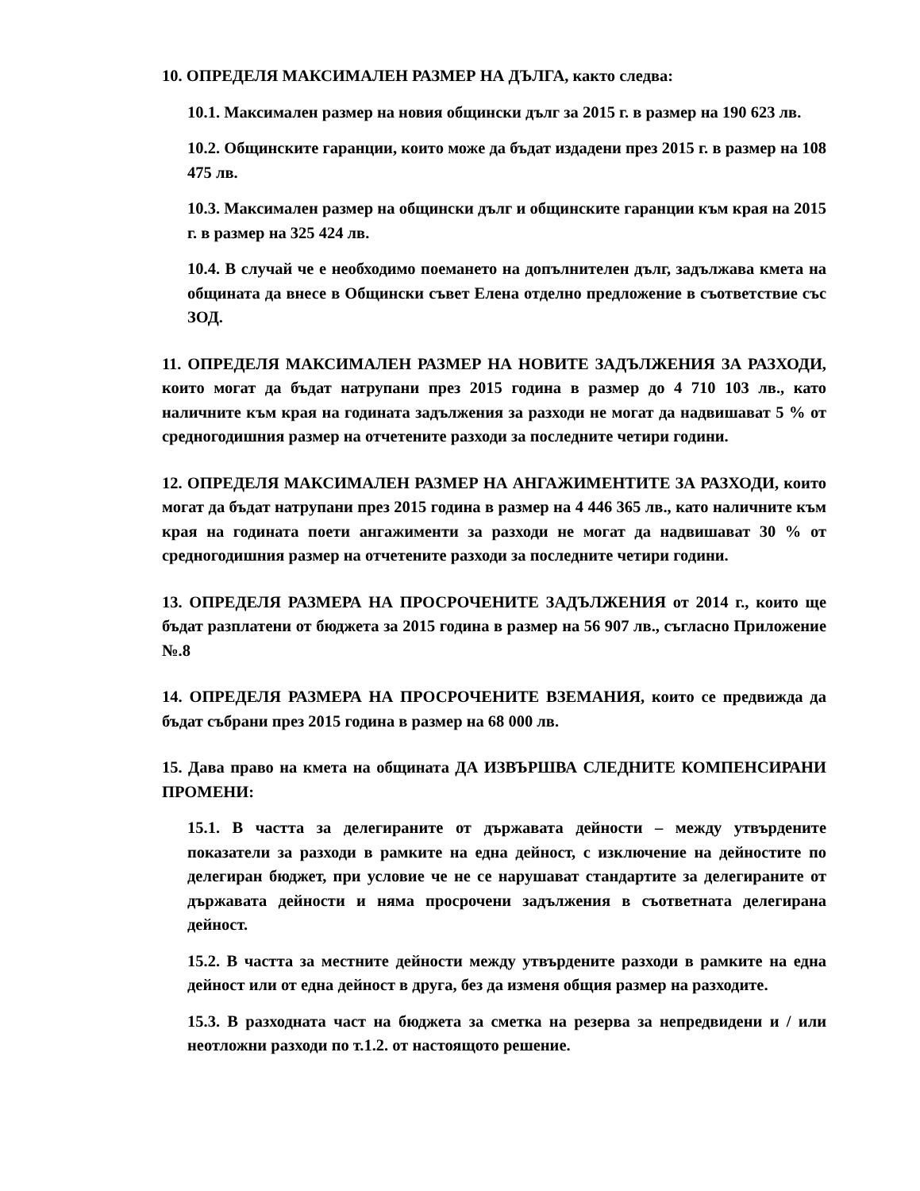10. ОПРЕДЕЛЯ МАКСИМАЛЕН РАЗМЕР НА ДЪЛГА, както следва:
10.1. Максимален размер на новия общински дълг за 2015 г. в размер на 190 623 лв.
10.2. Общинските гаранции, които може да бъдат издадени през 2015 г. в размер на 108 475 лв.
10.3. Максимален размер на общински дълг и общинските гаранции към края на 2015 г. в размер на 325 424 лв.
10.4. В случай че е необходимо поемането на допълнителен дълг, задължава кмета на общината да внесе в Общински съвет Елена отделно предложение в съответствие със ЗОД.
11. ОПРЕДЕЛЯ МАКСИМАЛЕН РАЗМЕР НА НОВИТЕ ЗАДЪЛЖЕНИЯ ЗА РАЗХОДИ, които могат да бъдат натрупани през 2015 година в размер до 4 710 103 лв., като наличните към края на годината задължения за разходи не могат да надвишават 5 % от средногодишния размер на отчетените разходи за последните четири години.
12. ОПРЕДЕЛЯ МАКСИМАЛЕН РАЗМЕР НА АНГАЖИМЕНТИТЕ ЗА РАЗХОДИ, които могат да бъдат натрупани през 2015 година в размер на 4 446 365 лв., като наличните към края на годината поети ангажименти за разходи не могат да надвишават 30 % от средногодишния размер на отчетените разходи за последните четири години.
13. ОПРЕДЕЛЯ РАЗМЕРА НА ПРОСРОЧЕНИТЕ ЗАДЪЛЖЕНИЯ от 2014 г., които ще бъдат разплатени от бюджета за 2015 година в размер на 56 907 лв., съгласно Приложение №.8
14. ОПРЕДЕЛЯ РАЗМЕРА НА ПРОСРОЧЕНИТЕ ВЗЕМАНИЯ, които се предвижда да бъдат събрани през 2015 година в размер на 68 000 лв.
15. Дава право на кмета на общината ДА ИЗВЪРШВА СЛЕДНИТЕ КОМПЕНСИРАНИ ПРОМЕНИ:
15.1. В частта за делегираните от държавата дейности – между утвърдените показатели за разходи в рамките на една дейност, с изключение на дейностите по делегиран бюджет, при условие че не се нарушават стандартите за делегираните от държавата дейности и няма просрочени задължения в съответната делегирана дейност.
15.2. В частта за местните дейности между утвърдените разходи в рамките на една дейност или от една дейност в друга, без да изменя общия размер на разходите.
15.3. В разходната част на бюджета за сметка на резерва за непредвидени и / или неотложни разходи по т.1.2. от настоящото решение.